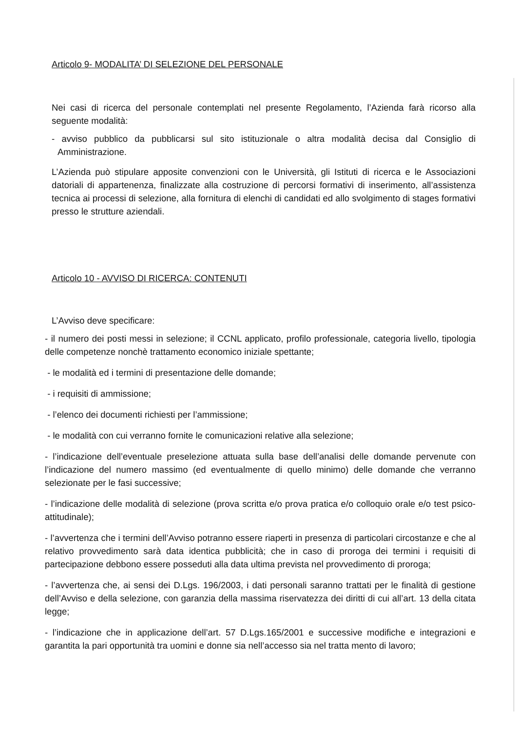Articolo 9- MODALITA’ DI SELEZIONE DEL PERSONALE
Nei casi di ricerca del personale contemplati nel presente Regolamento, l’Azienda farà ricorso alla seguente modalità:
- avviso pubblico da pubblicarsi sul sito istituzionale o altra modalità decisa dal Consiglio di Amministrazione.
L’Azienda può stipulare apposite convenzioni con le Università, gli Istituti di ricerca e le Associazioni datoriali di appartenenza, finalizzate alla costruzione di percorsi formativi di inserimento, all’assistenza tecnica ai processi di selezione, alla fornitura di elenchi di candidati ed allo svolgimento di stages formativi presso le strutture aziendali.
Articolo 10 - AVVISO DI RICERCA: CONTENUTI
L’Avviso deve specificare:
- il numero dei posti messi in selezione; il CCNL applicato, profilo professionale, categoria livello, tipologia delle competenze nonchè trattamento economico iniziale spettante;
- le modalità ed i termini di presentazione delle domande;
- i requisiti di ammissione;
- l’elenco dei documenti richiesti per l’ammissione;
- le modalità con cui verranno fornite le comunicazioni relative alla selezione;
- l’indicazione dell’eventuale preselezione attuata sulla base dell’analisi delle domande pervenute con l’indicazione del numero massimo (ed eventualmente di quello minimo) delle domande che verranno selezionate per le fasi successive;
- l’indicazione delle modalità di selezione (prova scritta e/o prova pratica e/o colloquio orale e/o test psico-attitudinale);
- l’avvertenza che i termini dell’Avviso potranno essere riaperti in presenza di particolari circostanze e che al relativo provvedimento sarà data identica pubblicità; che in caso di proroga dei termini i requisiti di partecipazione debbono essere posseduti alla data ultima prevista nel provvedimento di proroga;
- l’avvertenza che, ai sensi dei D.Lgs. 196/2003, i dati personali saranno trattati per le finalità di gestione dell’Avviso e della selezione, con garanzia della massima riservatezza dei diritti di cui all’art. 13 della citata legge;
- l’indicazione che in applicazione dell’art. 57 D.Lgs.165/2001 e successive modifiche e integrazioni e garantita la pari opportunità tra uomini e donne sia nell’accesso sia nel tratta mento di lavoro;